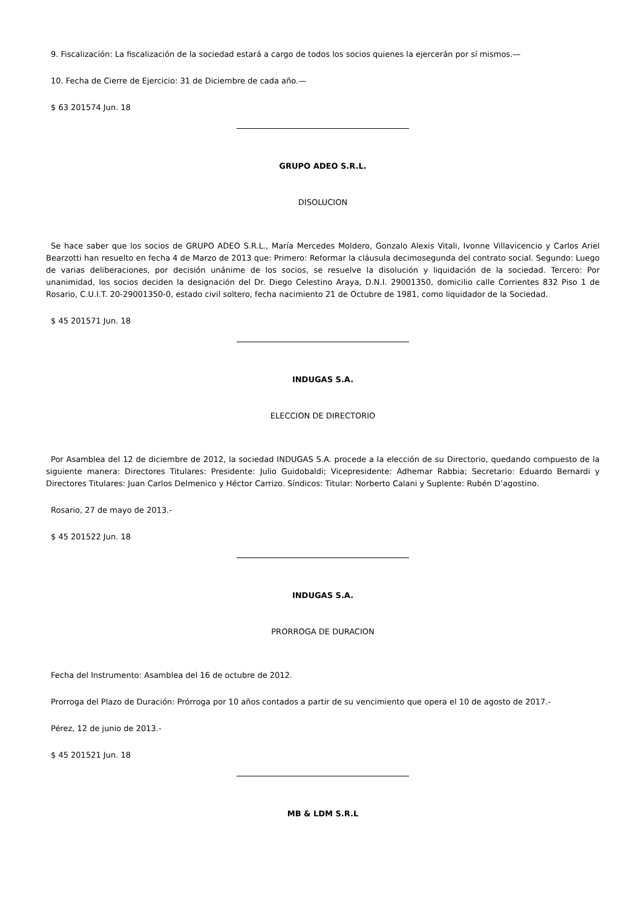9. Fiscalización: La fiscalización de la sociedad estará a cargo de todos los socios quienes la ejercerán por sí mismos.—
10. Fecha de Cierre de Ejercicio: 31 de Diciembre de cada año.—
$ 63 201574 Jun. 18
GRUPO ADEO S.R.L.
DISOLUCION
Se hace saber que los socios de GRUPO ADEO S.R.L., María Mercedes Moldero, Gonzalo Alexis Vitali, Ivonne Villavicencio y Carlos Ariel Bearzotti han resuelto en fecha 4 de Marzo de 2013 que: Primero: Reformar la cláusula decimosegunda del contrato social. Segundo: Luego de varias deliberaciones, por decisión unánime de los socios, se resuelve la disolución y liquidación de la sociedad. Tercero: Por unanimidad, los socios deciden la designación del Dr. Diego Celestino Araya, D.N.I. 29001350, domicilio calle Corrientes 832 Piso 1 de Rosario, C.U.I.T. 20-29001350-0, estado civil soltero, fecha nacimiento 21 de Octubre de 1981, como liquidador de la Sociedad.
$ 45 201571 Jun. 18
INDUGAS S.A.
ELECCION DE DIRECTORIO
Por Asamblea del 12 de diciembre de 2012, la sociedad INDUGAS S.A. procede a la elección de su Directorio, quedando compuesto de la siguiente manera: Directores Titulares: Presidente: Julio Guidobaldi; Vicepresidente: Adhemar Rabbia; Secretario: Eduardo Bernardi y Directores Titulares: Juan Carlos Delmenico y Héctor Carrizo. Síndicos: Titular: Norberto Calani y Suplente: Rubén D’agostino.
Rosario, 27 de mayo de 2013.-
$ 45 201522 Jun. 18
INDUGAS S.A.
PRORROGA DE DURACION
Fecha del Instrumento: Asamblea del 16 de octubre de 2012.
Prorroga del Plazo de Duración: Prórroga por 10 años contados a partir de su vencimiento que opera el 10 de agosto de 2017.-
Pérez, 12 de junio de 2013.-
$ 45 201521 Jun. 18
MB & LDM S.R.L